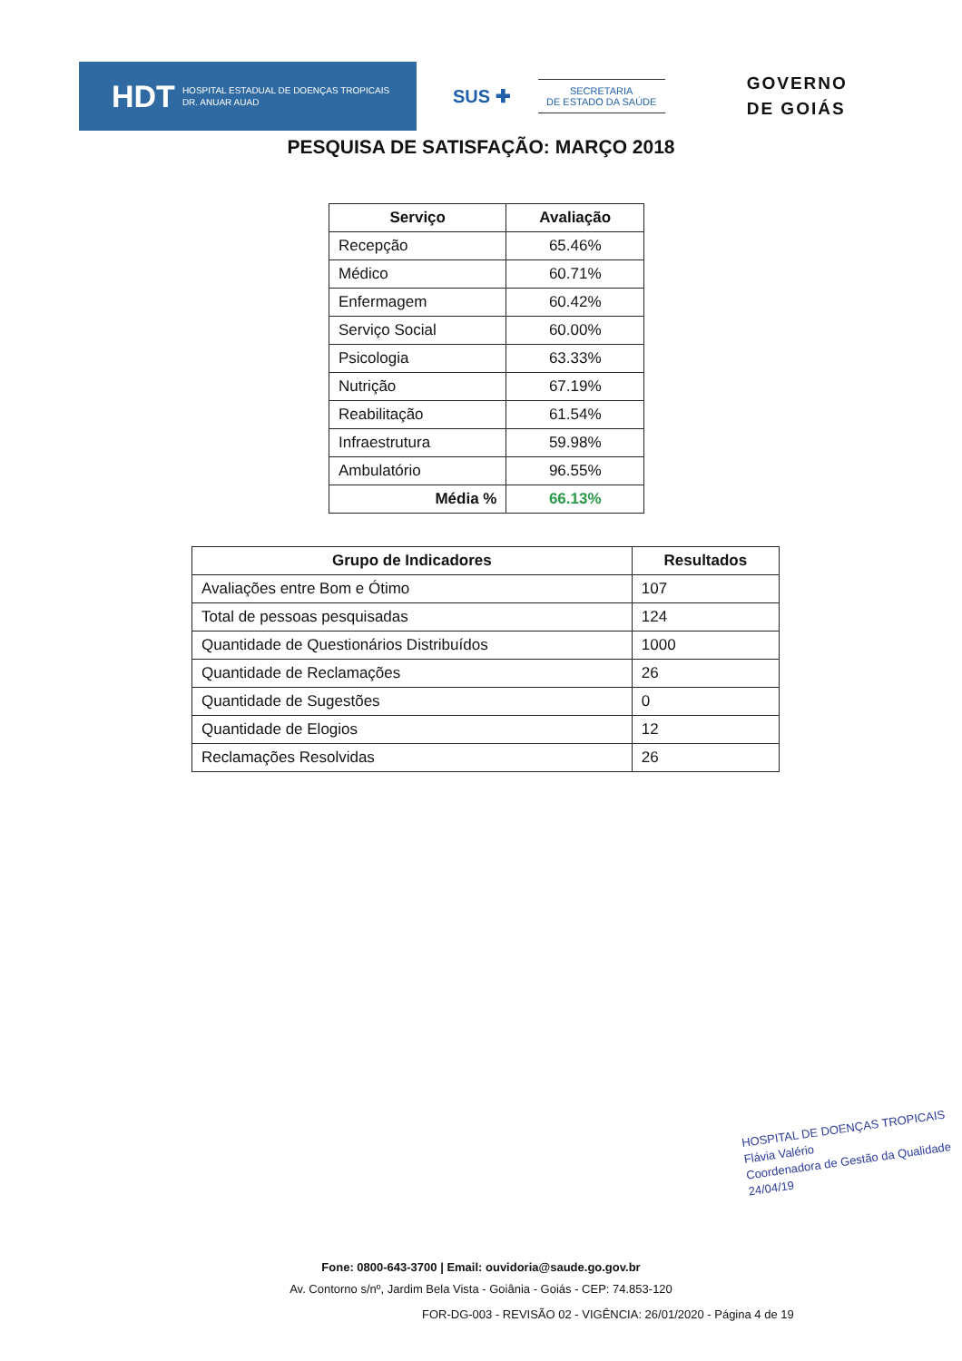HDT HOSPITAL ESTADUAL DE DOENÇAS TROPICAIS
DR. ANUAR AUAD
SUS ✚
SECRETARIA
DE ESTADO DA SAÚDE
GOVERNO
DE GOIÁS
PESQUISA DE SATISFAÇÃO: MARÇO 2018
| Serviço | Avaliação |
| --- | --- |
| Recepção | 65.46% |
| Médico | 60.71% |
| Enfermagem | 60.42% |
| Serviço Social | 60.00% |
| Psicologia | 63.33% |
| Nutrição | 67.19% |
| Reabilitação | 61.54% |
| Infraestrutura | 59.98% |
| Ambulatório | 96.55% |
| Média % | 66.13% |
| Grupo de Indicadores | Resultados |
| --- | --- |
| Avaliações entre Bom e Ótimo | 107 |
| Total de pessoas pesquisadas | 124 |
| Quantidade de Questionários Distribuídos | 1000 |
| Quantidade de Reclamações | 26 |
| Quantidade de Sugestões | 0 |
| Quantidade de Elogios | 12 |
| Reclamações Resolvidas | 26 |
HOSPITAL DE DOENÇAS TROPICAIS
Flávia Valério
Coordenadora de Gestão da Qualidade
24/04/19
Fone: 0800-643-3700 | Email: ouvidoria@saude.go.gov.br
Av. Contorno s/nº, Jardim Bela Vista - Goiânia - Goiás - CEP: 74.853-120
FOR-DG-003 - REVISÃO 02 - VIGÊNCIA: 26/01/2020 - Página 4 de 19